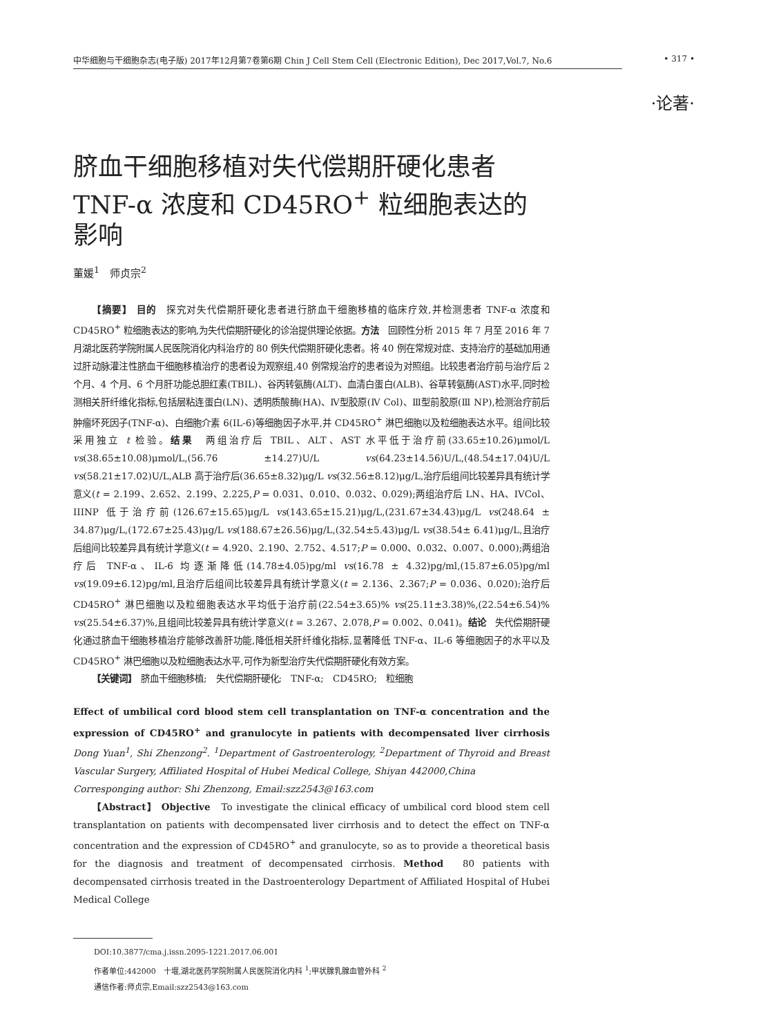中华细胞与干细胞杂志(电子版) 2017年12月第7卷第6期 Chin J Cell Stem Cell (Electronic Edition), Dec 2017,Vol.7, No.6 • 317 •
·论著·
脐血干细胞移植对失代偿期肝硬化患者TNF-α 浓度和 CD45RO<sup>+</sup> 粒细胞表达的影响
董媛<sup>1</sup>　师贞宗<sup>2</sup>
【摘要】 目的　探究对失代偿期肝硬化患者进行脐血干细胞移植的临床疗效,并检测患者 TNF-α 浓度和 CD45RO<sup>+</sup> 粒细胞表达的影响,为失代偿期肝硬化的诊治提供理论依据。方法　回顾性分析 2015 年 7 月至 2016 年 7 月湖北医药学院附属人民医院消化内科治疗的 80 例失代偿期肝硬化患者。将 40 例在常规对症、支持治疗的基础加用通过肝动脉灌注性脐血干细胞移植治疗的患者设为观察组,40 例常规治疗的患者设为对照组。比较患者治疗前与治疗后 2 个月、4 个月、6 个月肝功能总胆红素(TBIL)、谷丙转氨酶(ALT)、血清白蛋白(ALB)、谷草转氨酶(AST)水平,同时检测相关肝纤维化指标,包括层粘连蛋白(LN)、透明质酸酶(HA)、Ⅳ型胶原(Ⅳ Col)、Ⅲ型前胶原(Ⅲ NP),检测治疗前后肿瘤坏死因子(TNF-α)、白细胞介素 6(IL-6)等细胞因子水平,并 CD45RO<sup>+</sup> 淋巴细胞以及粒细胞表达水平。组间比较采用独立 t 检验。结果　两组治疗后 TBIL、ALT、AST 水平低于治疗前(33.65±10.26)μmol/L vs(38.65±10.08)μmol/L,(56.76 ±14.27)U/L vs(64.23±14.56)U/L,(48.54±17.04)U/L vs(58.21±17.02)U/L,ALB 高于治疗后(36.65±8.32)μg/L vs(32.56±8.12)μg/L,治疗后组间比较差异具有统计学意义(t = 2.199、2.652、2.199、2.225,P = 0.031、0.010、0.032、0.029);两组治疗后 LN、HA、IVCol、IIINP 低于治疗前(126.67±15.65)μg/L vs(143.65±15.21)μg/L,(231.67±34.43)μg/L vs(248.64 ± 34.87)μg/L,(172.67±25.43)μg/L vs(188.67±26.56)μg/L,(32.54±5.43)μg/L vs(38.54± 6.41)μg/L,且治疗后组间比较差异具有统计学意义(t = 4.920、2.190、2.752、4.517;P = 0.000、0.032、0.007、0.000);两组治疗后 TNF-α、IL-6 均逐渐降低(14.78±4.05)pg/ml vs(16.78 ± 4.32)pg/ml,(15.87±6.05)pg/ml vs(19.09±6.12)pg/ml,且治疗后组间比较差异具有统计学意义(t = 2.136、2.367;P = 0.036、0.020);治疗后 CD45RO<sup>+</sup> 淋巴细胞以及粒细胞表达水平均低于治疗前(22.54±3.65)% vs(25.11±3.38)%,(22.54±6.54)% vs(25.54±6.37)%,且组间比较差异具有统计学意义(t = 3.267、2.078,P = 0.002、0.041)。结论　失代偿期肝硬化通过脐血干细胞移植治疗能够改善肝功能,降低相关肝纤维化指标,显著降低 TNF-α、IL-6 等细胞因子的水平以及 CD45RO<sup>+</sup> 淋巴细胞以及粒细胞表达水平,可作为新型治疗失代偿期肝硬化有效方案。
【关键词】　脐血干细胞移植;　失代偿期肝硬化;　TNF-α;　CD45RO;　粒细胞
Effect of umbilical cord blood stem cell transplantation on TNF-α concentration and the expression of CD45RO<sup>+</sup> and granulocyte in patients with decompensated liver cirrhosis Dong Yuan<sup>1</sup>, Shi Zhenzong<sup>2</sup>. <sup>1</sup>Department of Gastroenterology, <sup>2</sup>Department of Thyroid and Breast Vascular Surgery, Affiliated Hospital of Hubei Medical College, Shiyan 442000,China
Corresponging author: Shi Zhenzong, Email:szz2543@163.com
【Abstract】 Objective　To investigate the clinical efficacy of umbilical cord blood stem cell transplantation on patients with decompensated liver cirrhosis and to detect the effect on TNF-α concentration and the expression of CD45RO<sup>+</sup> and granulocyte, so as to provide a theoretical basis for the diagnosis and treatment of decompensated cirrhosis. Method　80 patients with decompensated cirrhosis treated in the Dastroenterology Department of Affiliated Hospital of Hubei Medical College
DOI:10.3877/cma.j.issn.2095-1221.2017.06.001
作者单位:442000　十堰,湖北医药学院附属人民医院消化内科 <sup>1</sup>;甲状腺乳腺血管外科 <sup>2</sup>
通信作者:师贞宗,Email:szz2543@163.com